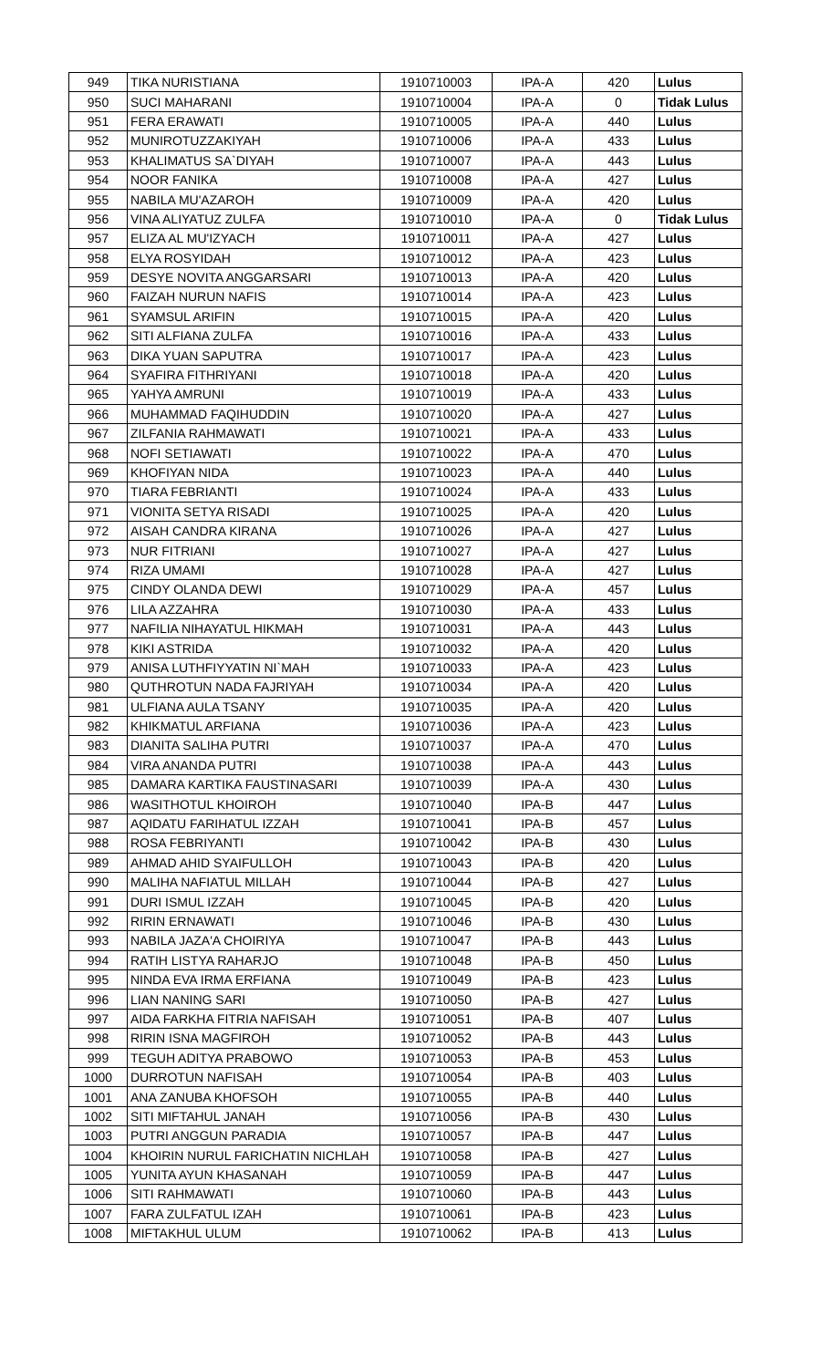| 949 | TIKA NURISTIANA | 1910710003 | IPA-A | 420 | Lulus |
| 950 | SUCI MAHARANI | 1910710004 | IPA-A | 0 | Tidak Lulus |
| 951 | FERA ERAWATI | 1910710005 | IPA-A | 440 | Lulus |
| 952 | MUNIROTUZZAKIYAH | 1910710006 | IPA-A | 433 | Lulus |
| 953 | KHALIMATUS SA`DIYAH | 1910710007 | IPA-A | 443 | Lulus |
| 954 | NOOR FANIKA | 1910710008 | IPA-A | 427 | Lulus |
| 955 | NABILA MU'AZAROH | 1910710009 | IPA-A | 420 | Lulus |
| 956 | VINA ALIYATUZ ZULFA | 1910710010 | IPA-A | 0 | Tidak Lulus |
| 957 | ELIZA AL MU'IZYACH | 1910710011 | IPA-A | 427 | Lulus |
| 958 | ELYA ROSYIDAH | 1910710012 | IPA-A | 423 | Lulus |
| 959 | DESYE NOVITA ANGGARSARI | 1910710013 | IPA-A | 420 | Lulus |
| 960 | FAIZAH NURUN NAFIS | 1910710014 | IPA-A | 423 | Lulus |
| 961 | SYAMSUL ARIFIN | 1910710015 | IPA-A | 420 | Lulus |
| 962 | SITI ALFIANA ZULFA | 1910710016 | IPA-A | 433 | Lulus |
| 963 | DIKA YUAN SAPUTRA | 1910710017 | IPA-A | 423 | Lulus |
| 964 | SYAFIRA FITHRIYANI | 1910710018 | IPA-A | 420 | Lulus |
| 965 | YAHYA AMRUNI | 1910710019 | IPA-A | 433 | Lulus |
| 966 | MUHAMMAD FAQIHUDDIN | 1910710020 | IPA-A | 427 | Lulus |
| 967 | ZILFANIA RAHMAWATI | 1910710021 | IPA-A | 433 | Lulus |
| 968 | NOFI SETIAWATI | 1910710022 | IPA-A | 470 | Lulus |
| 969 | KHOFIYAN NIDA | 1910710023 | IPA-A | 440 | Lulus |
| 970 | TIARA FEBRIANTI | 1910710024 | IPA-A | 433 | Lulus |
| 971 | VIONITA SETYA RISADI | 1910710025 | IPA-A | 420 | Lulus |
| 972 | AISAH CANDRA KIRANA | 1910710026 | IPA-A | 427 | Lulus |
| 973 | NUR FITRIANI | 1910710027 | IPA-A | 427 | Lulus |
| 974 | RIZA UMAMI | 1910710028 | IPA-A | 427 | Lulus |
| 975 | CINDY OLANDA DEWI | 1910710029 | IPA-A | 457 | Lulus |
| 976 | LILA AZZAHRA | 1910710030 | IPA-A | 433 | Lulus |
| 977 | NAFILIA NIHAYATUL HIKMAH | 1910710031 | IPA-A | 443 | Lulus |
| 978 | KIKI ASTRIDA | 1910710032 | IPA-A | 420 | Lulus |
| 979 | ANISA LUTHFIYYATIN NI`MAH | 1910710033 | IPA-A | 423 | Lulus |
| 980 | QUTHROTUN NADA FAJRIYAH | 1910710034 | IPA-A | 420 | Lulus |
| 981 | ULFIANA AULA TSANY | 1910710035 | IPA-A | 420 | Lulus |
| 982 | KHIKMATUL ARFIANA | 1910710036 | IPA-A | 423 | Lulus |
| 983 | DIANITA SALIHA PUTRI | 1910710037 | IPA-A | 470 | Lulus |
| 984 | VIRA ANANDA PUTRI | 1910710038 | IPA-A | 443 | Lulus |
| 985 | DAMARA KARTIKA FAUSTINASARI | 1910710039 | IPA-A | 430 | Lulus |
| 986 | WASITHOTUL KHOIROH | 1910710040 | IPA-B | 447 | Lulus |
| 987 | AQIDATU FARIHATUL IZZAH | 1910710041 | IPA-B | 457 | Lulus |
| 988 | ROSA FEBRIYANTI | 1910710042 | IPA-B | 430 | Lulus |
| 989 | AHMAD AHID SYAIFULLOH | 1910710043 | IPA-B | 420 | Lulus |
| 990 | MALIHA NAFIATUL MILLAH | 1910710044 | IPA-B | 427 | Lulus |
| 991 | DURI ISMUL IZZAH | 1910710045 | IPA-B | 420 | Lulus |
| 992 | RIRIN ERNAWATI | 1910710046 | IPA-B | 430 | Lulus |
| 993 | NABILA JAZA'A CHOIRIYA | 1910710047 | IPA-B | 443 | Lulus |
| 994 | RATIH LISTYA RAHARJO | 1910710048 | IPA-B | 450 | Lulus |
| 995 | NINDA EVA IRMA ERFIANA | 1910710049 | IPA-B | 423 | Lulus |
| 996 | LIAN NANING SARI | 1910710050 | IPA-B | 427 | Lulus |
| 997 | AIDA FARKHA FITRIA NAFISAH | 1910710051 | IPA-B | 407 | Lulus |
| 998 | RIRIN ISNA MAGFIROH | 1910710052 | IPA-B | 443 | Lulus |
| 999 | TEGUH ADITYA PRABOWO | 1910710053 | IPA-B | 453 | Lulus |
| 1000 | DURROTUN NAFISAH | 1910710054 | IPA-B | 403 | Lulus |
| 1001 | ANA ZANUBA KHOFSOH | 1910710055 | IPA-B | 440 | Lulus |
| 1002 | SITI MIFTAHUL JANAH | 1910710056 | IPA-B | 430 | Lulus |
| 1003 | PUTRI ANGGUN PARADIA | 1910710057 | IPA-B | 447 | Lulus |
| 1004 | KHOIRIN NURUL FARICHATIN NICHLAH | 1910710058 | IPA-B | 427 | Lulus |
| 1005 | YUNITA AYUN KHASANAH | 1910710059 | IPA-B | 447 | Lulus |
| 1006 | SITI RAHMAWATI | 1910710060 | IPA-B | 443 | Lulus |
| 1007 | FARA ZULFATUL IZAH | 1910710061 | IPA-B | 423 | Lulus |
| 1008 | MIFTAKHUL ULUM | 1910710062 | IPA-B | 413 | Lulus |